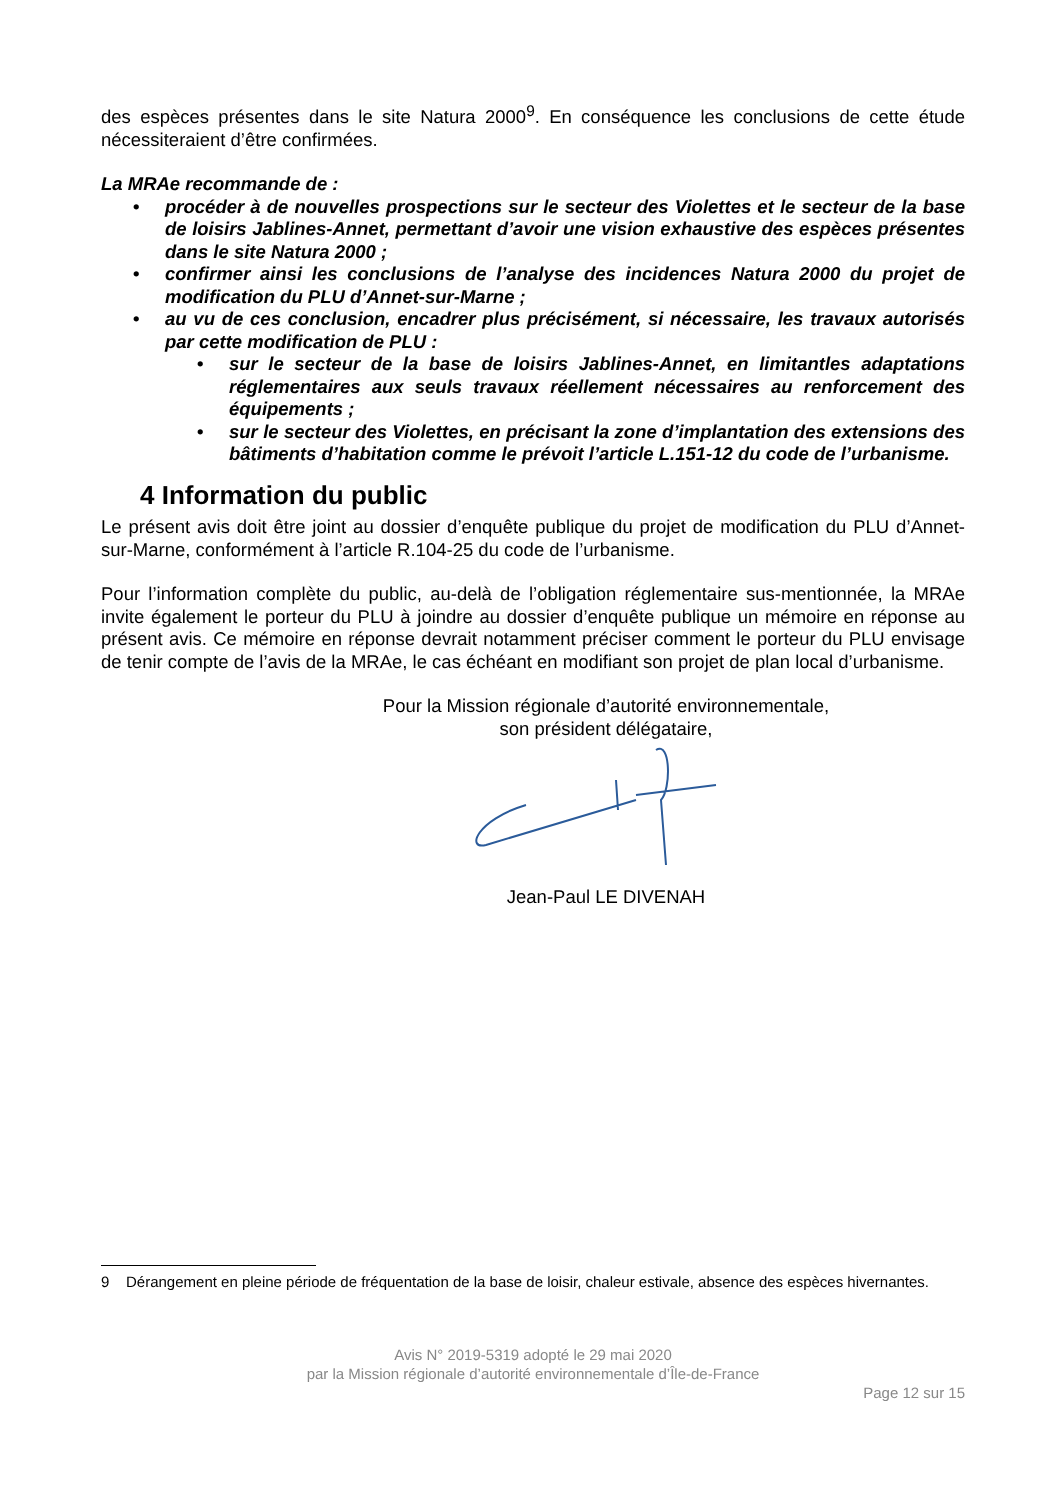des espèces présentes dans le site Natura 2000<sup>9</sup>. En conséquence les conclusions de cette étude nécessiteraient d’être confirmées.
La MRAe recommande de :
• procéder à de nouvelles prospections sur le secteur des Violettes et le secteur de la base de loisirs Jablines-Annet, permettant d’avoir une vision exhaustive des espèces présentes dans le site Natura 2000 ;
• confirmer ainsi les conclusions de l’analyse des incidences Natura 2000 du projet de modification du PLU d’Annet-sur-Marne ;
• au vu de ces conclusion, encadrer plus précisément, si nécessaire, les travaux autorisés par cette modification de PLU :
• sur le secteur de la base de loisirs Jablines-Annet, en limitantles adaptations réglementaires aux seuls travaux réellement nécessaires au renforcement des équipements ;
• sur le secteur des Violettes, en précisant la zone d’implantation des extensions des bâtiments d’habitation comme le prévoit l’article L.151-12 du code de l’urbanisme.
4 Information du public
Le présent avis doit être joint au dossier d’enquête publique du projet de modification du PLU d’Annet-sur-Marne, conformément à l’article R.104-25 du code de l’urbanisme.
Pour l’information complète du public, au-delà de l’obligation réglementaire sus-mentionnée, la MRAe invite également le porteur du PLU à joindre au dossier d’enquête publique un mémoire en réponse au présent avis. Ce mémoire en réponse devrait notamment préciser comment le porteur du PLU envisage de tenir compte de l’avis de la MRAe, le cas échéant en modifiant son projet de plan local d’urbanisme.
Pour la Mission régionale d’autorité environnementale,
son président délégataire,
Jean-Paul LE DIVENAH
9 Dérangement en pleine période de fréquentation de la base de loisir, chaleur estivale, absence des espèces hivernantes.
Avis N° 2019-5319 adopté le 29 mai 2020
par la Mission régionale d’autorité environnementale d’Île-de-France
Page 12 sur 15